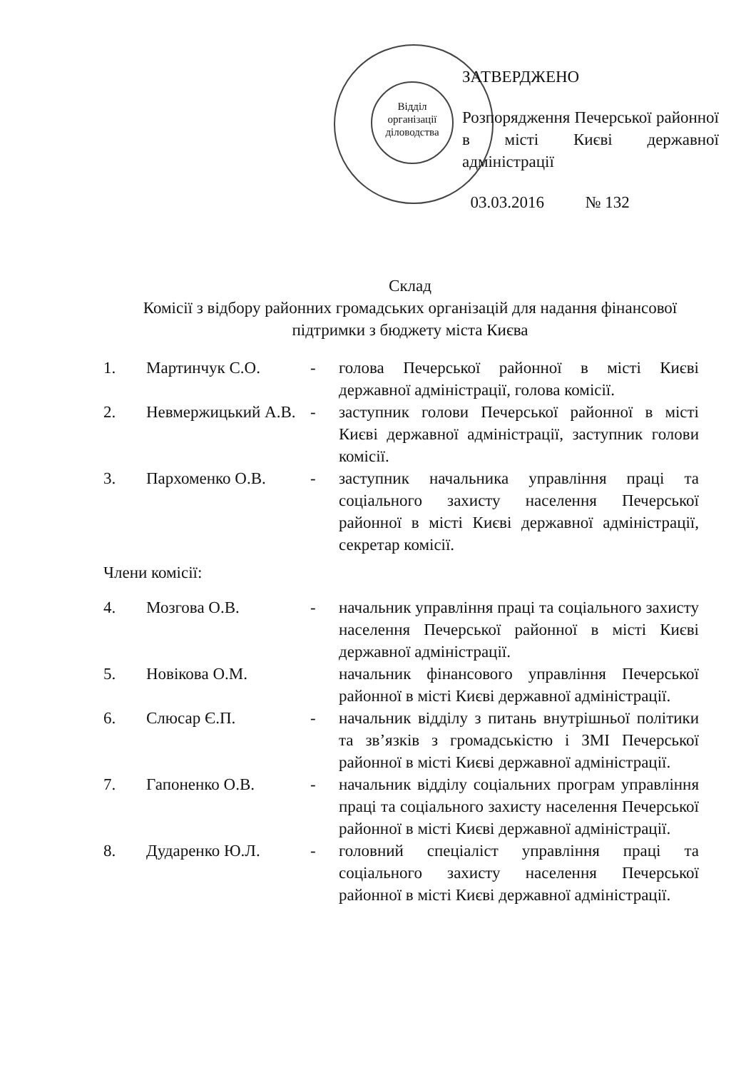Відділ організації діловодства
ЗАТВЕРДЖЕНО
Розпорядження Печерської районної в місті Києві державної адміністрації
03.03.2016 № 132
Склад
Комісії з відбору районних громадських організацій для надання фінансової підтримки з бюджету міста Києва
1. Мартинчук С.О. - голова Печерської районної в місті Києві державної адміністрації, голова комісії.
2. Невмержицький А.В.
- заступник голови Печерської районної в місті Києві державної адміністрації, заступник голови комісії.
3. Пархоменко О.В. - заступник начальника управління праці та соціального захисту населення Печерської районної в місті Києві державної адміністрації, секретар комісії.
Члени комісії:
4. Мозгова О.В. - начальник управління праці та соціального захисту населення Печерської районної в місті Києві державної адміністрації.
5. Новікова О.М. начальник фінансового управління Печерської районної в місті Києві державної адміністрації.
6. Слюсар Є.П. - начальник відділу з питань внутрішньої політики та зв’язків з громадськістю і ЗМІ Печерської районної в місті Києві державної адміністрації.
7. Гапоненко О.В. - начальник відділу соціальних програм управління праці та соціального захисту населення Печерської районної в місті Києві державної адміністрації.
8. Дударенко Ю.Л. - головний спеціаліст управління праці та соціального захисту населення Печерської районної в місті Києві державної адміністрації.